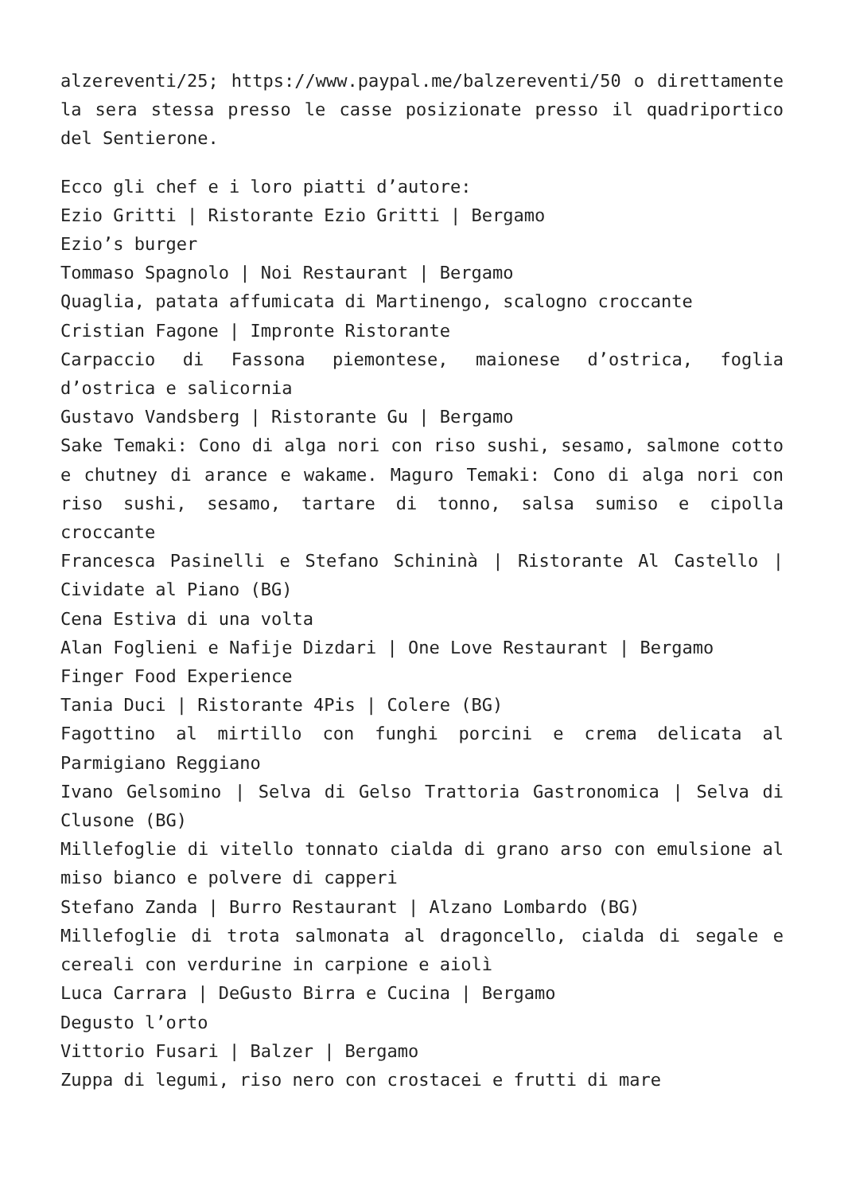alzereventi/25; https://www.paypal.me/balzereventi/50 o direttamente la sera stessa presso le casse posizionate presso il quadriportico del Sentierone.
Ecco gli chef e i loro piatti d’autore:
Ezio Gritti | Ristorante Ezio Gritti | Bergamo
Ezio’s burger
Tommaso Spagnolo | Noi Restaurant | Bergamo
Quaglia, patata affumicata di Martinengo, scalogno croccante
Cristian Fagone | Impronte Ristorante
Carpaccio di Fassona piemontese, maionese d’ostrica, foglia d’ostrica e salicornia
Gustavo Vandsberg | Ristorante Gu | Bergamo
Sake Temaki: Cono di alga nori con riso sushi, sesamo, salmone cotto e chutney di arance e wakame. Maguro Temaki: Cono di alga nori con riso sushi, sesamo, tartare di tonno, salsa sumiso e cipolla croccante
Francesca Pasinelli e Stefano Schininà | Ristorante Al Castello | Cividate al Piano (BG)
Cena Estiva di una volta
Alan Foglieni e Nafije Dizdari | One Love Restaurant | Bergamo
Finger Food Experience
Tania Duci | Ristorante 4Pis | Colere (BG)
Fagottino al mirtillo con funghi porcini e crema delicata al Parmigiano Reggiano
Ivano Gelsomino | Selva di Gelso Trattoria Gastronomica | Selva di Clusone (BG)
Millefoglie di vitello tonnato cialda di grano arso con emulsione al miso bianco e polvere di capperi
Stefano Zanda | Burro Restaurant | Alzano Lombardo (BG)
Millefoglie di trota salmonata al dragoncello, cialda di segale e cereali con verdurine in carpione e aiolì
Luca Carrara | DeGusto Birra e Cucina | Bergamo
Degusto l’orto
Vittorio Fusari | Balzer | Bergamo
Zuppa di legumi, riso nero con crostacei e frutti di mare